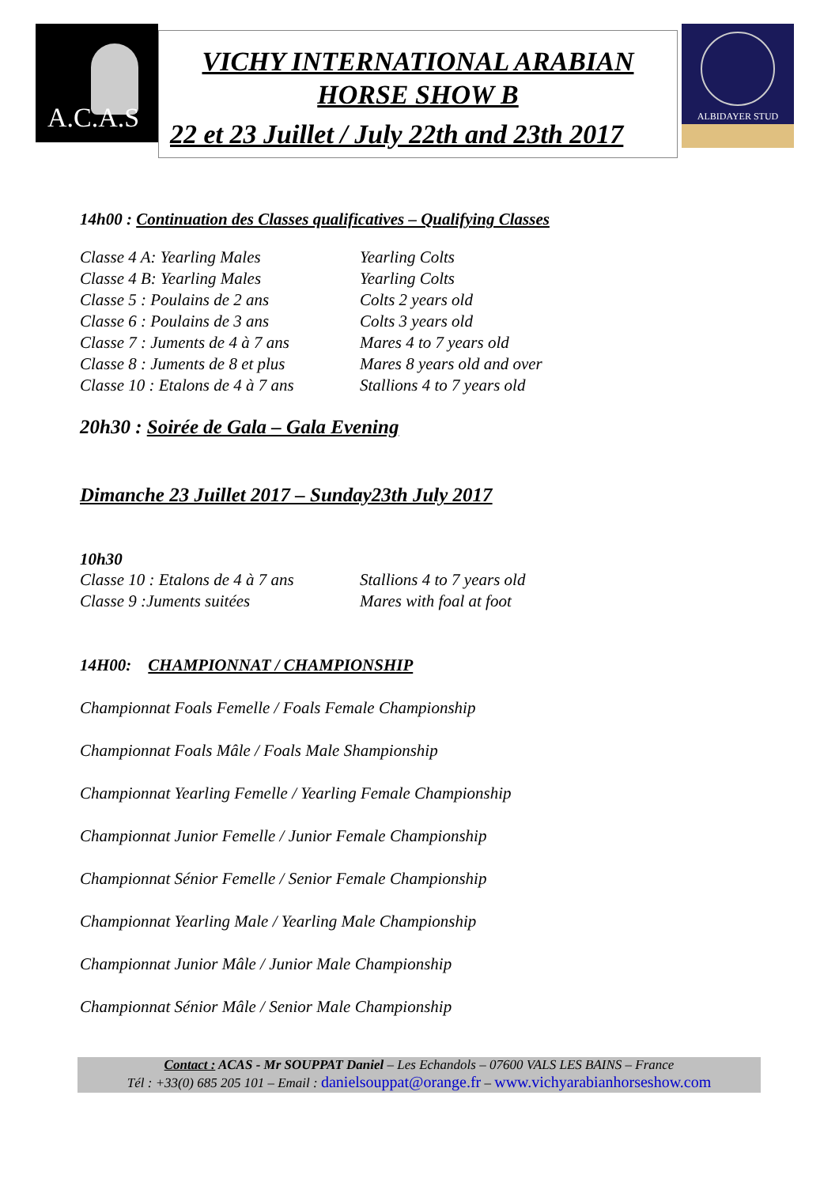A.C.A.S
VICHY INTERNATIONAL ARABIAN
HORSE SHOW B
22 et 23 Juillet / July 22th and 23th 2017
ALBIDAYER STUD
14h00 : Continuation des Classes qualificatives – Qualifying Classes
| Classe 4 A: Yearling Males | Yearling Colts |
| Classe 4 B: Yearling Males | Yearling Colts |
| Classe 5 : Poulains de 2 ans | Colts 2 years old |
| Classe 6 : Poulains de 3 ans | Colts 3 years old |
| Classe 7 : Juments de 4 à 7 ans | Mares 4 to 7 years old |
| Classe 8 : Juments de 8 et plus | Mares 8 years old and over |
| Classe 10 : Etalons de 4 à 7 ans | Stallions 4 to 7 years old |
20h30 : Soirée de Gala – Gala Evening
Dimanche 23 Juillet 2017 – Sunday23th July 2017
10h30
| Classe 10 : Etalons de 4 à 7 ans | Stallions 4 to 7 years old |
| Classe 9 :Juments suitées | Mares with foal at foot |
14H00: CHAMPIONNAT / CHAMPIONSHIP
Championnat Foals Femelle / Foals Female Championship
Championnat Foals Mâle / Foals Male Shampionship
Championnat Yearling Femelle / Yearling Female Championship
Championnat Junior Femelle / Junior Female Championship
Championnat Sénior Femelle / Senior Female Championship
Championnat Yearling Male / Yearling Male Championship
Championnat Junior Mâle / Junior Male Championship
Championnat Sénior Mâle / Senior Male Championship
Contact : ACAS - Mr SOUPPAT Daniel – Les Echandols – 07600 VALS LES BAINS – France
Tél : +33(0) 685 205 101 – Email : danielsouppat@orange.fr – www.vichyarabianhorseshow.com